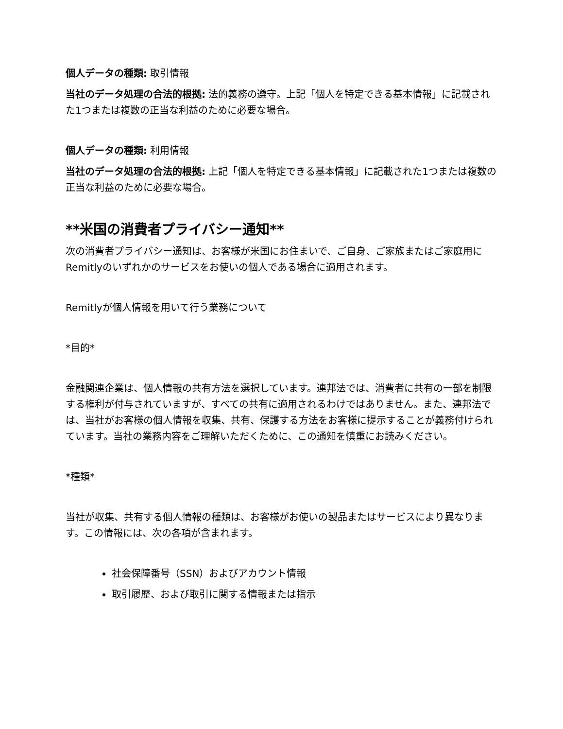個人データの種類: 取引情報
当社のデータ処理の合法的根拠: 法的義務の遵守。上記「個人を特定できる基本情報」に記載された1つまたは複数の正当な利益のために必要な場合。
個人データの種類: 利用情報
当社のデータ処理の合法的根拠: 上記「個人を特定できる基本情報」に記載された1つまたは複数の正当な利益のために必要な場合。
**米国の消費者プライバシー通知**
次の消費者プライバシー通知は、お客様が米国にお住まいで、ご自身、ご家族またはご家庭用にRemitlyのいずれかのサービスをお使いの個人である場合に適用されます。
Remitlyが個人情報を用いて行う業務について
*目的*
金融関連企業は、個人情報の共有方法を選択しています。連邦法では、消費者に共有の一部を制限する権利が付与されていますが、すべての共有に適用されるわけではありません。また、連邦法では、当社がお客様の個人情報を収集、共有、保護する方法をお客様に提示することが義務付けられています。当社の業務内容をご理解いただくために、この通知を慎重にお読みください。
*種類*
当社が収集、共有する個人情報の種類は、お客様がお使いの製品またはサービスにより異なります。この情報には、次の各項が含まれます。
社会保障番号（SSN）およびアカウント情報
取引履歴、および取引に関する情報または指示